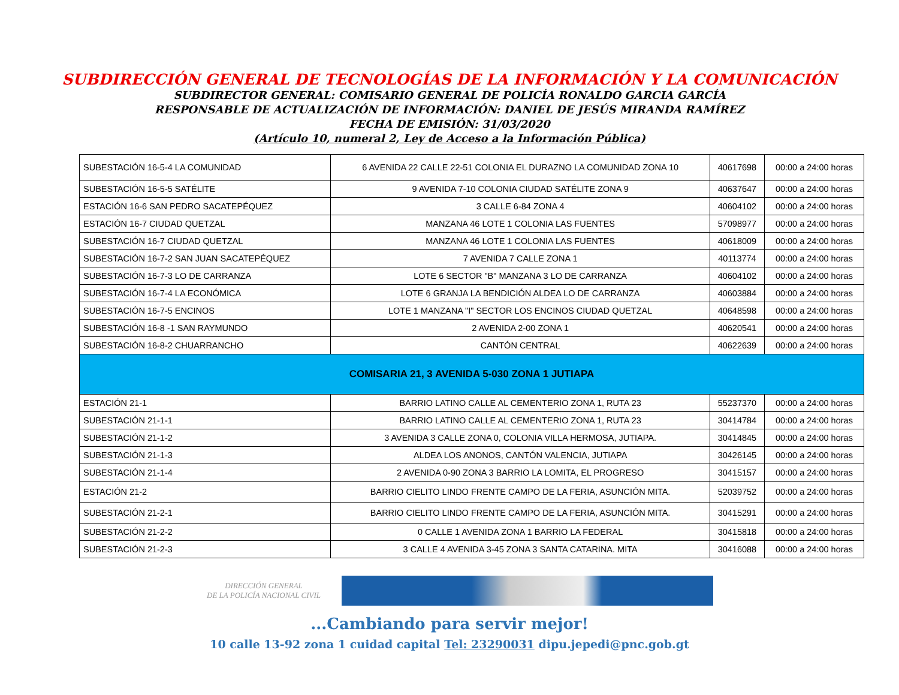SUBDIRECCIÓN GENERAL DE TECNOLOGÍAS DE LA INFORMACIÓN Y LA COMUNICACIÓN
SUBDIRECTOR GENERAL: COMISARIO GENERAL DE POLICÍA RONALDO GARCIA GARCÍA
RESPONSABLE DE ACTUALIZACIÓN DE INFORMACIÓN: DANIEL DE JESÚS MIRANDA RAMÍREZ
FECHA DE EMISIÓN: 31/03/2020
(Artículo 10, numeral 2, Ley de Acceso a la Información Pública)
| SUBESTACIÓN 16-5-4 LA COMUNIDAD | 6 AVENIDA 22 CALLE 22-51 COLONIA EL DURAZNO LA COMUNIDAD ZONA 10 | 40617698 | 00:00 a 24:00 horas |
| SUBESTACIÓN 16-5-5 SATÉLITE | 9 AVENIDA 7-10 COLONIA CIUDAD SATÉLITE ZONA 9 | 40637647 | 00:00 a 24:00 horas |
| ESTACIÓN 16-6 SAN PEDRO SACATEPÉQUEZ | 3 CALLE 6-84 ZONA 4 | 40604102 | 00:00 a 24:00 horas |
| ESTACIÓN 16-7 CIUDAD QUETZAL | MANZANA 46 LOTE 1 COLONIA LAS FUENTES | 57098977 | 00:00 a 24:00 horas |
| SUBESTACIÓN 16-7 CIUDAD QUETZAL | MANZANA 46 LOTE 1 COLONIA LAS FUENTES | 40618009 | 00:00 a 24:00 horas |
| SUBESTACIÓN 16-7-2 SAN JUAN SACATEPÉQUEZ | 7 AVENIDA 7 CALLE ZONA 1 | 40113774 | 00:00 a 24:00 horas |
| SUBESTACIÓN 16-7-3 LO DE CARRANZA | LOTE 6 SECTOR "B" MANZANA 3 LO DE CARRANZA | 40604102 | 00:00 a 24:00 horas |
| SUBESTACIÓN 16-7-4 LA ECONÓMICA | LOTE 6 GRANJA LA BENDICIÓN ALDEA LO DE CARRANZA | 40603884 | 00:00 a 24:00 horas |
| SUBESTACIÓN 16-7-5 ENCINOS | LOTE 1 MANZANA "I" SECTOR LOS ENCINOS CIUDAD QUETZAL | 40648598 | 00:00 a 24:00 horas |
| SUBESTACIÓN 16-8 -1 SAN RAYMUNDO | 2 AVENIDA 2-00 ZONA 1 | 40620541 | 00:00 a 24:00 horas |
| SUBESTACIÓN 16-8-2 CHUARRANCHO | CANTÓN CENTRAL | 40622639 | 00:00 a 24:00 horas |
| COMISARIA 21, 3 AVENIDA 5-030 ZONA 1 JUTIAPA | | | |
| ESTACIÓN 21-1 | BARRIO LATINO CALLE AL CEMENTERIO ZONA 1, RUTA 23 | 55237370 | 00:00 a 24:00 horas |
| SUBESTACIÓN 21-1-1 | BARRIO LATINO CALLE AL CEMENTERIO ZONA 1, RUTA 23 | 30414784 | 00:00 a 24:00 horas |
| SUBESTACIÓN 21-1-2 | 3 AVENIDA 3 CALLE ZONA 0, COLONIA VILLA HERMOSA, JUTIAPA. | 30414845 | 00:00 a 24:00 horas |
| SUBESTACIÓN 21-1-3 | ALDEA LOS ANONOS, CANTÓN VALENCIA, JUTIAPA | 30426145 | 00:00 a 24:00 horas |
| SUBESTACIÓN 21-1-4 | 2 AVENIDA 0-90 ZONA 3 BARRIO LA LOMITA, EL PROGRESO | 30415157 | 00:00 a 24:00 horas |
| ESTACIÓN 21-2 | BARRIO CIELITO LINDO FRENTE CAMPO DE LA FERIA, ASUNCIÓN MITA. | 52039752 | 00:00 a 24:00 horas |
| SUBESTACIÓN 21-2-1 | BARRIO CIELITO LINDO FRENTE CAMPO DE LA FERIA, ASUNCIÓN MITA. | 30415291 | 00:00 a 24:00 horas |
| SUBESTACIÓN 21-2-2 | 0 CALLE 1 AVENIDA ZONA 1 BARRIO LA FEDERAL | 30415818 | 00:00 a 24:00 horas |
| SUBESTACIÓN 21-2-3 | 3 CALLE 4 AVENIDA 3-45 ZONA 3 SANTA CATARINA. MITA | 30416088 | 00:00 a 24:00 horas |
DIRECCIÓN GENERAL
DE LA POLICÍA NACIONAL CIVIL
...Cambiando para servir mejor!
10 calle 13-92 zona 1 cuidad capital Tel: 23290031 dipu.jepedi@pnc.gob.gt